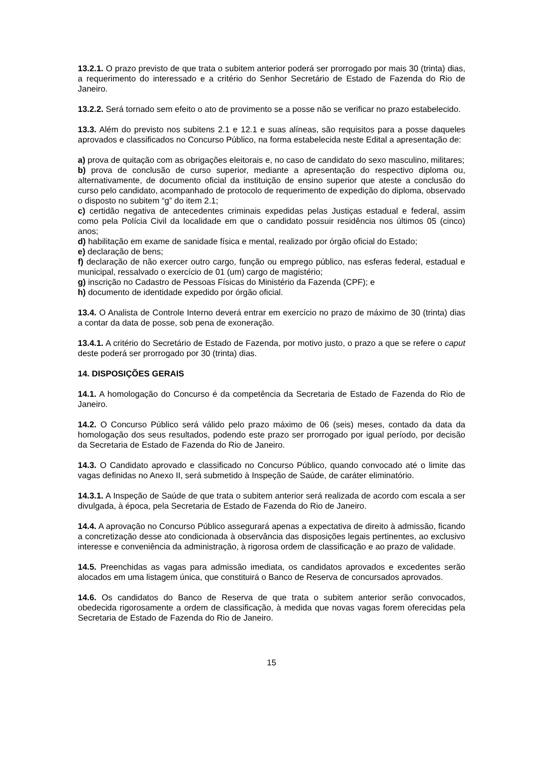13.2.1. O prazo previsto de que trata o subitem anterior poderá ser prorrogado por mais 30 (trinta) dias, a requerimento do interessado e a critério do Senhor Secretário de Estado de Fazenda do Rio de Janeiro.
13.2.2. Será tornado sem efeito o ato de provimento se a posse não se verificar no prazo estabelecido.
13.3. Além do previsto nos subitens 2.1 e 12.1 e suas alíneas, são requisitos para a posse daqueles aprovados e classificados no Concurso Público, na forma estabelecida neste Edital a apresentação de:
a) prova de quitação com as obrigações eleitorais e, no caso de candidato do sexo masculino, militares;
b) prova de conclusão de curso superior, mediante a apresentação do respectivo diploma ou, alternativamente, de documento oficial da instituição de ensino superior que ateste a conclusão do curso pelo candidato, acompanhado de protocolo de requerimento de expedição do diploma, observado o disposto no subitem “g” do item 2.1;
c) certidão negativa de antecedentes criminais expedidas pelas Justiças estadual e federal, assim como pela Polícia Civil da localidade em que o candidato possuir residência nos últimos 05 (cinco) anos;
d) habilitação em exame de sanidade física e mental, realizado por órgão oficial do Estado;
e) declaração de bens;
f) declaração de não exercer outro cargo, função ou emprego público, nas esferas federal, estadual e municipal, ressalvado o exercício de 01 (um) cargo de magistério;
g) inscrição no Cadastro de Pessoas Físicas do Ministério da Fazenda (CPF); e
h) documento de identidade expedido por órgão oficial.
13.4. O Analista de Controle Interno deverá entrar em exercício no prazo de máximo de 30 (trinta) dias a contar da data de posse, sob pena de exoneração.
13.4.1. A critério do Secretário de Estado de Fazenda, por motivo justo, o prazo a que se refere o caput deste poderá ser prorrogado por 30 (trinta) dias.
14. DISPOSIÇÕES GERAIS
14.1. A homologação do Concurso é da competência da Secretaria de Estado de Fazenda do Rio de Janeiro.
14.2. O Concurso Público será válido pelo prazo máximo de 06 (seis) meses, contado da data da homologação dos seus resultados, podendo este prazo ser prorrogado por igual período, por decisão da Secretaria de Estado de Fazenda do Rio de Janeiro.
14.3. O Candidato aprovado e classificado no Concurso Público, quando convocado até o limite das vagas definidas no Anexo II, será submetido à Inspeção de Saúde, de caráter eliminatório.
14.3.1. A Inspeção de Saúde de que trata o subitem anterior será realizada de acordo com escala a ser divulgada, à época, pela Secretaria de Estado de Fazenda do Rio de Janeiro.
14.4. A aprovação no Concurso Público assegurará apenas a expectativa de direito à admissão, ficando a concretização desse ato condicionada à observância das disposições legais pertinentes, ao exclusivo interesse e conveniência da administração, à rigorosa ordem de classificação e ao prazo de validade.
14.5. Preenchidas as vagas para admissão imediata, os candidatos aprovados e excedentes serão alocados em uma listagem única, que constituirá o Banco de Reserva de concursados aprovados.
14.6. Os candidatos do Banco de Reserva de que trata o subitem anterior serão convocados, obedecida rigorosamente a ordem de classificação, à medida que novas vagas forem oferecidas pela Secretaria de Estado de Fazenda do Rio de Janeiro.
15